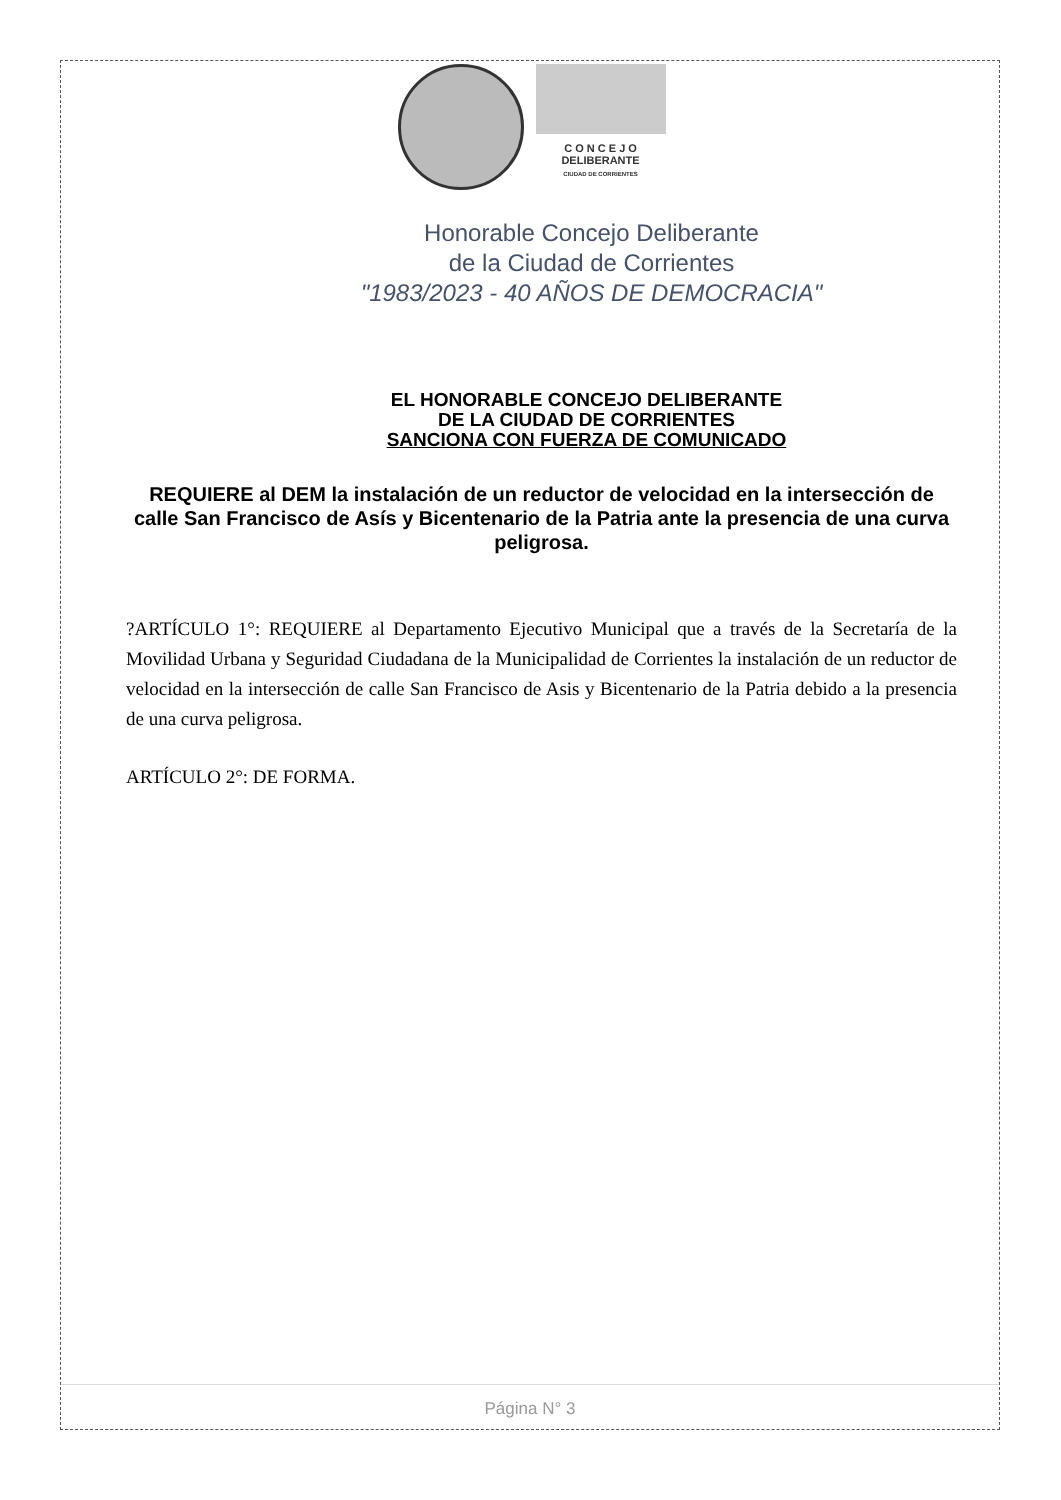C O N C E J O
DELIBERANTE
CIUDAD DE CORRIENTES
Honorable Concejo Deliberante
de la Ciudad de Corrientes
"1983/2023 - 40 AÑOS DE DEMOCRACIA"
EL HONORABLE CONCEJO DELIBERANTE
DE LA CIUDAD DE CORRIENTES
SANCIONA CON FUERZA DE COMUNICADO
REQUIERE al DEM la instalación de un reductor de velocidad en la intersección de calle San Francisco de Asís y Bicentenario de la Patria ante la presencia de una curva peligrosa.
?ARTÍCULO 1°: REQUIERE al Departamento Ejecutivo Municipal que a través de la Secretaría de la Movilidad Urbana y Seguridad Ciudadana de la Municipalidad de Corrientes la instalación de un reductor de velocidad en la intersección de calle San Francisco de Asis y Bicentenario de la Patria debido a la presencia de una curva peligrosa.
ARTÍCULO 2°: DE FORMA.
Página N° 3